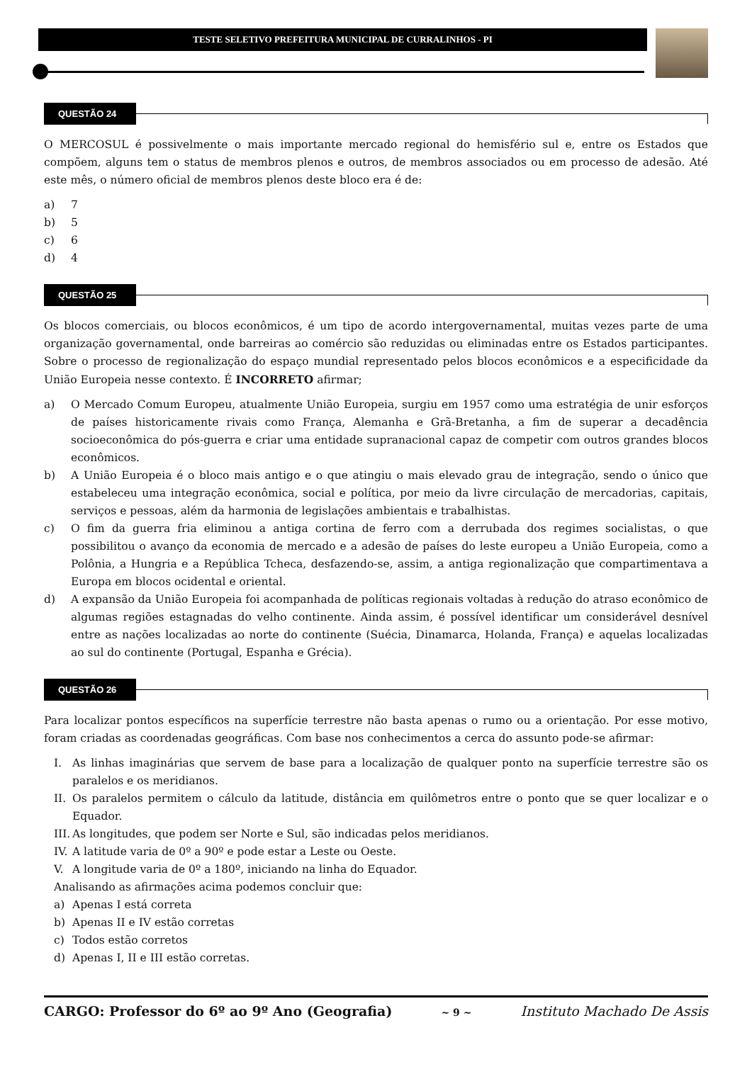TESTE SELETIVO PREFEITURA MUNICIPAL DE CURRALINHOS - PI
QUESTÃO 24
O MERCOSUL é possivelmente o mais importante mercado regional do hemisfério sul e, entre os Estados que compõem, alguns tem o status de membros plenos e outros, de membros associados ou em processo de adesão. Até este mês, o número oficial de membros plenos deste bloco era é de:
a) 7
b) 5
c) 6
d) 4
QUESTÃO 25
Os blocos comerciais, ou blocos econômicos, é um tipo de acordo intergovernamental, muitas vezes parte de uma organização governamental, onde barreiras ao comércio são reduzidas ou eliminadas entre os Estados participantes. Sobre o processo de regionalização do espaço mundial representado pelos blocos econômicos e a especificidade da União Europeia nesse contexto. É INCORRETO afirmar;
a) O Mercado Comum Europeu, atualmente União Europeia, surgiu em 1957 como uma estratégia de unir esforços de países historicamente rivais como França, Alemanha e Grã-Bretanha, a fim de superar a decadência socioeconômica do pós-guerra e criar uma entidade supranacional capaz de competir com outros grandes blocos econômicos.
b) A União Europeia é o bloco mais antigo e o que atingiu o mais elevado grau de integração, sendo o único que estabeleceu uma integração econômica, social e política, por meio da livre circulação de mercadorias, capitais, serviços e pessoas, além da harmonia de legislações ambientais e trabalhistas.
c) O fim da guerra fria eliminou a antiga cortina de ferro com a derrubada dos regimes socialistas, o que possibilitou o avanço da economia de mercado e a adesão de países do leste europeu a União Europeia, como a Polônia, a Hungria e a República Tcheca, desfazendo-se, assim, a antiga regionalização que compartimentava a Europa em blocos ocidental e oriental.
d) A expansão da União Europeia foi acompanhada de políticas regionais voltadas à redução do atraso econômico de algumas regiões estagnadas do velho continente. Ainda assim, é possível identificar um considerável desnível entre as nações localizadas ao norte do continente (Suécia, Dinamarca, Holanda, França) e aquelas localizadas ao sul do continente (Portugal, Espanha e Grécia).
QUESTÃO 26
Para localizar pontos específicos na superfície terrestre não basta apenas o rumo ou a orientação. Por esse motivo, foram criadas as coordenadas geográficas. Com base nos conhecimentos a cerca do assunto pode-se afirmar:
I. As linhas imaginárias que servem de base para a localização de qualquer ponto na superfície terrestre são os paralelos e os meridianos.
II. Os paralelos permitem o cálculo da latitude, distância em quilômetros entre o ponto que se quer localizar e o Equador.
III. As longitudes, que podem ser Norte e Sul, são indicadas pelos meridianos.
IV. A latitude varia de 0º a 90º e pode estar a Leste ou Oeste.
V. A longitude varia de 0º a 180º, iniciando na linha do Equador.
Analisando as afirmações acima podemos concluir que:
a) Apenas I está correta
b) Apenas II e IV estão corretas
c) Todos estão corretos
d) Apenas I, II e III estão corretas.
CARGO: Professor do 6º ao 9º Ano (Geografia) ~ 9 ~ Instituto Machado De Assis